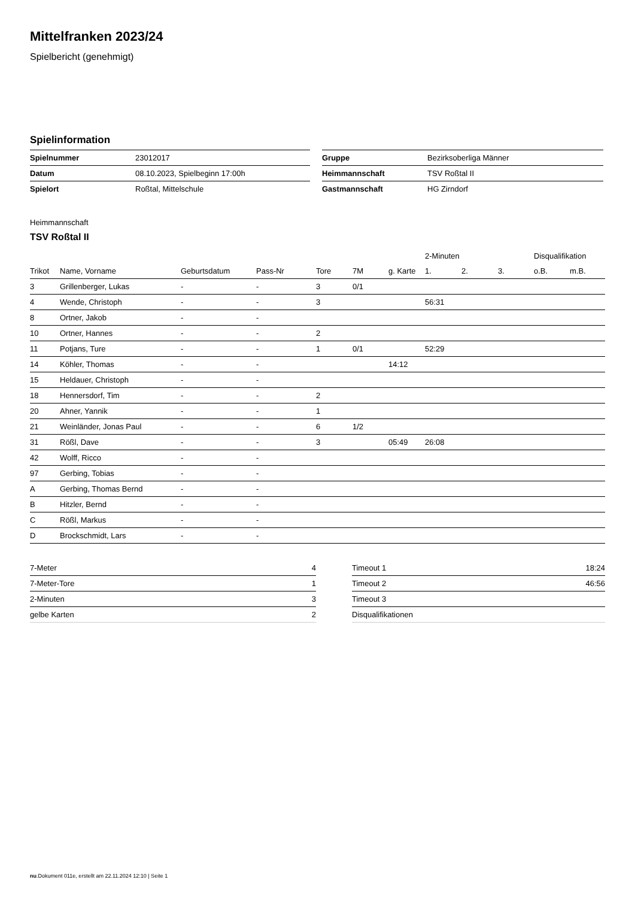Mittelfranken 2023/24
Spielbericht (genehmigt)
Spielinformation
| Spielnummer | 23012017 |
| Datum | 08.10.2023, Spielbeginn 17:00h |
| Spielort | Roßtal, Mittelschule |
| Gruppe | Bezirksoberliga Männer |
| Heimmannschaft | TSV Roßtal II |
| Gastmannschaft | HG Zirndorf |
Heimmannschaft
TSV Roßtal II
| | | | | | | | 2-Minuten | | | Disqualifikation | |
| --- | --- | --- | --- | --- | --- | --- | --- | --- | --- | --- | --- |
| Trikot | Name, Vorname | Geburtsdatum | Pass-Nr | Tore | 7M | g. Karte | 1. | 2. | 3. | o.B. | m.B. |
| 3 | Grillenberger, Lukas | - | - | 3 | 0/1 | | | | | | |
| 4 | Wende, Christoph | - | - | 3 | | | 56:31 | | | | |
| 8 | Ortner, Jakob | - | - | | | | | | | | |
| 10 | Ortner, Hannes | - | - | 2 | | | | | | | |
| 11 | Potjans, Ture | - | - | 1 | 0/1 | | 52:29 | | | | |
| 14 | Köhler, Thomas | - | - | | | 14:12 | | | | | |
| 15 | Heldauer, Christoph | - | - | | | | | | | | |
| 18 | Hennersdorf, Tim | - | - | 2 | | | | | | | |
| 20 | Ahner, Yannik | - | - | 1 | | | | | | | |
| 21 | Weinländer, Jonas Paul | - | - | 6 | 1/2 | | | | | | |
| 31 | Rößl, Dave | - | - | 3 | | 05:49 | 26:08 | | | | |
| 42 | Wolff, Ricco | - | - | | | | | | | | |
| 97 | Gerbing, Tobias | - | - | | | | | | | | |
| A | Gerbing, Thomas Bernd | - | - | | | | | | | | |
| B | Hitzler, Bernd | - | - | | | | | | | | |
| C | Rößl, Markus | - | - | | | | | | | | |
| D | Brockschmidt, Lars | - | - | | | | | | | | |
| 7-Meter | 4 |
| 7-Meter-Tore | 1 |
| 2-Minuten | 3 |
| gelbe Karten | 2 |
| Timeout 1 | 18:24 |
| Timeout 2 | 46:56 |
| Timeout 3 | |
| Disqualifikationen | |
nu.Dokument 011e, erstellt am 22.11.2024 12:10 | Seite 1